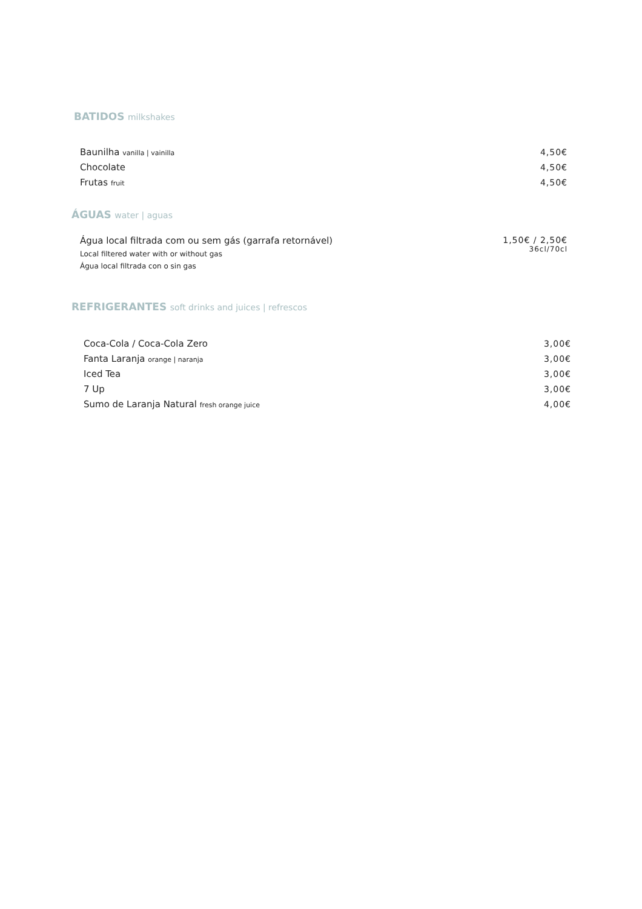BATIDOS milkshakes
Baunilha vanilla | vainilla
4,50€
Chocolate 4,50€
Frutas fruit
4,50€
ÁGUAS water | aguas
Água local filtrada com ou sem gás (garrafa retornável)
Local filtered water with or without gas
Água local filtrada con o sin gas
1,50€ / 2,50€
36cl/70cl
REFRIGERANTES soft drinks and juices | refrescos
Coca-Cola / Coca-Cola Zero 3,00€
Fanta Laranja orange | naranja
3,00€
Iced Tea 3,00€
7 Up 3,00€
Sumo de Laranja Natural fresh orange juice
4,00€